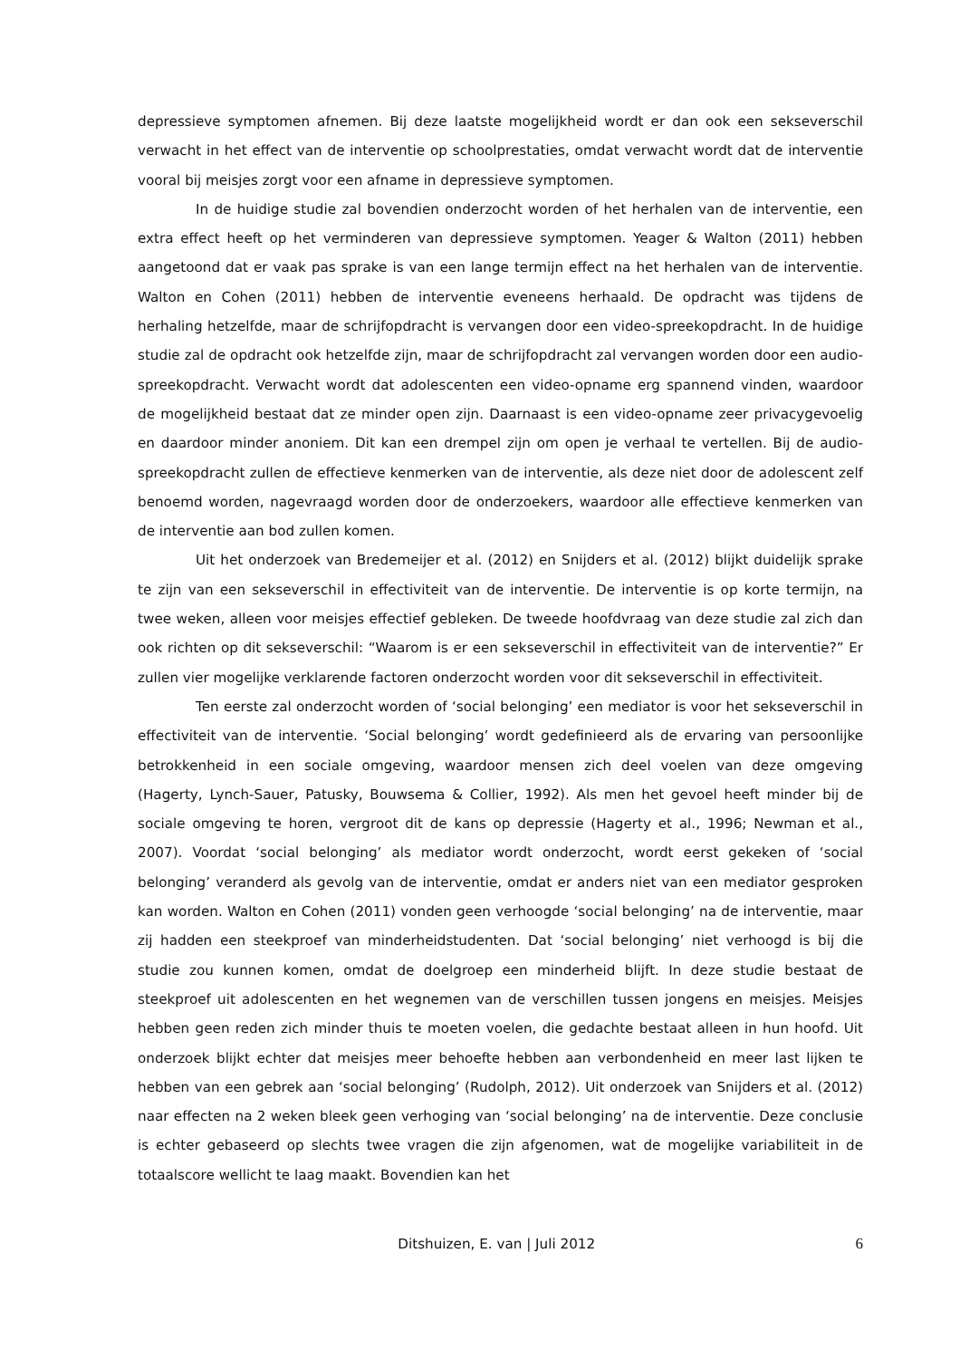depressieve symptomen afnemen. Bij deze laatste mogelijkheid wordt er dan ook een sekseverschil verwacht in het effect van de interventie op schoolprestaties, omdat verwacht wordt dat de interventie vooral bij meisjes zorgt voor een afname in depressieve symptomen.
In de huidige studie zal bovendien onderzocht worden of het herhalen van de interventie, een extra effect heeft op het verminderen van depressieve symptomen. Yeager & Walton (2011) hebben aangetoond dat er vaak pas sprake is van een lange termijn effect na het herhalen van de interventie. Walton en Cohen (2011) hebben de interventie eveneens herhaald. De opdracht was tijdens de herhaling hetzelfde, maar de schrijfopdracht is vervangen door een video-spreekopdracht. In de huidige studie zal de opdracht ook hetzelfde zijn, maar de schrijfopdracht zal vervangen worden door een audio- spreekopdracht. Verwacht wordt dat adolescenten een video-opname erg spannend vinden, waardoor de mogelijkheid bestaat dat ze minder open zijn. Daarnaast is een video-opname zeer privacygevoelig en daardoor minder anoniem. Dit kan een drempel zijn om open je verhaal te vertellen. Bij de audio-spreekopdracht zullen de effectieve kenmerken van de interventie, als deze niet door de adolescent zelf benoemd worden, nagevraagd worden door de onderzoekers, waardoor alle effectieve kenmerken van de interventie aan bod zullen komen.
Uit het onderzoek van Bredemeijer et al. (2012) en Snijders et al. (2012) blijkt duidelijk sprake te zijn van een sekseverschil in effectiviteit van de interventie. De interventie is op korte termijn, na twee weken, alleen voor meisjes effectief gebleken. De tweede hoofdvraag van deze studie zal zich dan ook richten op dit sekseverschil: “Waarom is er een sekseverschil in effectiviteit van de interventie?” Er zullen vier mogelijke verklarende factoren onderzocht worden voor dit sekseverschil in effectiviteit.
Ten eerste zal onderzocht worden of ‘social belonging’ een mediator is voor het sekseverschil in effectiviteit van de interventie. ‘Social belonging’ wordt gedefinieerd als de ervaring van persoonlijke betrokkenheid in een sociale omgeving, waardoor mensen zich deel voelen van deze omgeving (Hagerty, Lynch-Sauer, Patusky, Bouwsema & Collier, 1992). Als men het gevoel heeft minder bij de sociale omgeving te horen, vergroot dit de kans op depressie (Hagerty et al., 1996; Newman et al., 2007). Voordat ‘social belonging’ als mediator wordt onderzocht, wordt eerst gekeken of ‘social belonging’ veranderd als gevolg van de interventie, omdat er anders niet van een mediator gesproken kan worden. Walton en Cohen (2011) vonden geen verhoogde ‘social belonging’ na de interventie, maar zij hadden een steekproef van minderheidstudenten. Dat ‘social belonging’ niet verhoogd is bij die studie zou kunnen komen, omdat de doelgroep een minderheid blijft. In deze studie bestaat de steekproef uit adolescenten en het wegnemen van de verschillen tussen jongens en meisjes. Meisjes hebben geen reden zich minder thuis te moeten voelen, die gedachte bestaat alleen in hun hoofd. Uit onderzoek blijkt echter dat meisjes meer behoefte hebben aan verbondenheid en meer last lijken te hebben van een gebrek aan ‘social belonging’ (Rudolph, 2012). Uit onderzoek van Snijders et al. (2012) naar effecten na 2 weken bleek geen verhoging van ‘social belonging’ na de interventie. Deze conclusie is echter gebaseerd op slechts twee vragen die zijn afgenomen, wat de mogelijke variabiliteit in de totaalscore wellicht te laag maakt. Bovendien kan het
Ditshuizen, E. van | Juli 2012 6